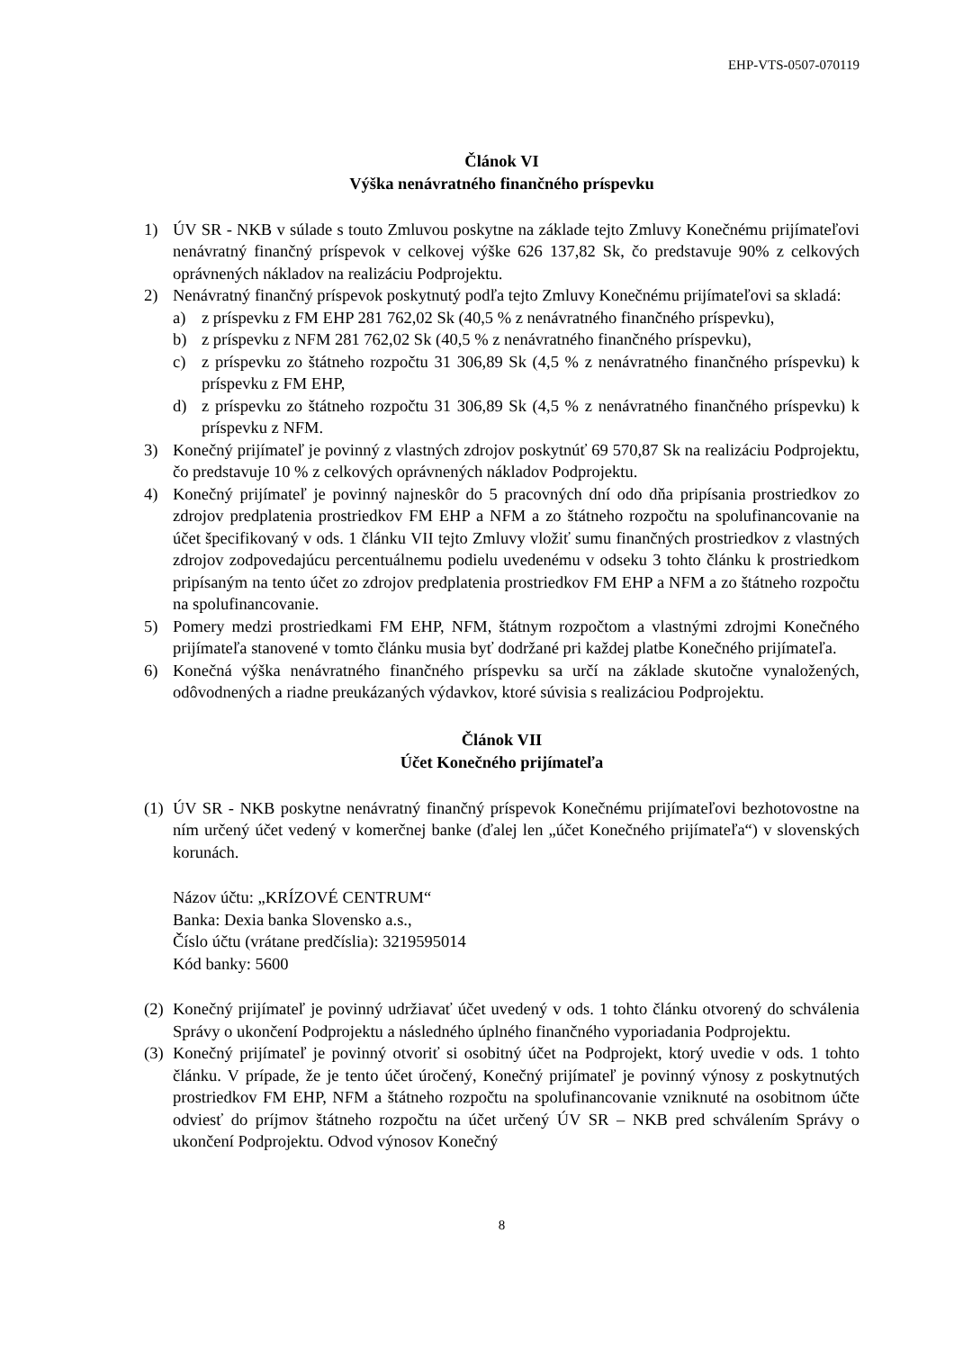EHP-VTS-0507-070119
Článok VI
Výška nenávratného finančného príspevku
1) ÚV SR - NKB v súlade s touto Zmluvou poskytne na základe tejto Zmluvy Konečnému prijímateľovi nenávratný finančný príspevok v celkovej výške 626 137,82 Sk, čo predstavuje 90% z celkových oprávnených nákladov na realizáciu Podprojektu.
2) Nenávratný finančný príspevok poskytnutý podľa tejto Zmluvy Konečnému prijímateľovi sa skladá:
a) z príspevku z FM EHP 281 762,02 Sk (40,5 % z nenávratného finančného príspevku),
b) z príspevku z NFM 281 762,02 Sk (40,5 % z nenávratného finančného príspevku),
c) z príspevku zo štátneho rozpočtu 31 306,89 Sk (4,5 % z nenávratného finančného príspevku) k príspevku z FM EHP,
d) z príspevku zo štátneho rozpočtu 31 306,89 Sk (4,5 % z nenávratného finančného príspevku) k príspevku z NFM.
3) Konečný prijímateľ je povinný z vlastných zdrojov poskytnúť 69 570,87 Sk na realizáciu Podprojektu, čo predstavuje 10 % z celkových oprávnených nákladov Podprojektu.
4) Konečný prijímateľ je povinný najneskôr do 5 pracovných dní odo dňa pripísania prostriedkov zo zdrojov predplatenia prostriedkov FM EHP a NFM a zo štátneho rozpočtu na spolufinancovanie na účet špecifikovaný v ods. 1 článku VII tejto Zmluvy vložiť sumu finančných prostriedkov z vlastných zdrojov zodpovedajúcu percentuálnemu podielu uvedenému v odseku 3 tohto článku k prostriedkom pripísaným na tento účet zo zdrojov predplatenia prostriedkov FM EHP a NFM a zo štátneho rozpočtu na spolufinancovanie.
5) Pomery medzi prostriedkami FM EHP, NFM, štátnym rozpočtom a vlastnými zdrojmi Konečného prijímateľa stanovené v tomto článku musia byť dodržané pri každej platbe Konečného prijímateľa.
6) Konečná výška nenávratného finančného príspevku sa určí na základe skutočne vynaložených, odôvodnených a riadne preukázaných výdavkov, ktoré súvisia s realizáciou Podprojektu.
Článok VII
Účet Konečného prijímateľa
(1) ÚV SR - NKB poskytne nenávratný finančný príspevok Konečnému prijímateľovi bezhotovostne na ním určený účet vedený v komerčnej banke (ďalej len „účet Konečného prijímateľa“) v slovenských korunách.
Názov účtu: „KRÍZOVÉ CENTRUM“
Banka: Dexia banka Slovensko a.s.,
Číslo účtu (vrátane predčíslia): 3219595014
Kód banky: 5600
(2) Konečný prijímateľ je povinný udržiavať účet uvedený v ods. 1 tohto článku otvorený do schválenia Správy o ukončení Podprojektu a následného úplného finančného vyporiadania Podprojektu.
(3) Konečný prijímateľ je povinný otvoriť si osobitný účet na Podprojekt, ktorý uvedie v ods. 1 tohto článku. V prípade, že je tento účet úročený, Konečný prijímateľ je povinný výnosy z poskytnutých prostriedkov FM EHP, NFM a štátneho rozpočtu na spolufinancovanie vzniknuté na osobitnom účte odviesť do príjmov štátneho rozpočtu na účet určený ÚV SR – NKB pred schválením Správy o ukončení Podprojektu. Odvod výnosov Konečný
8